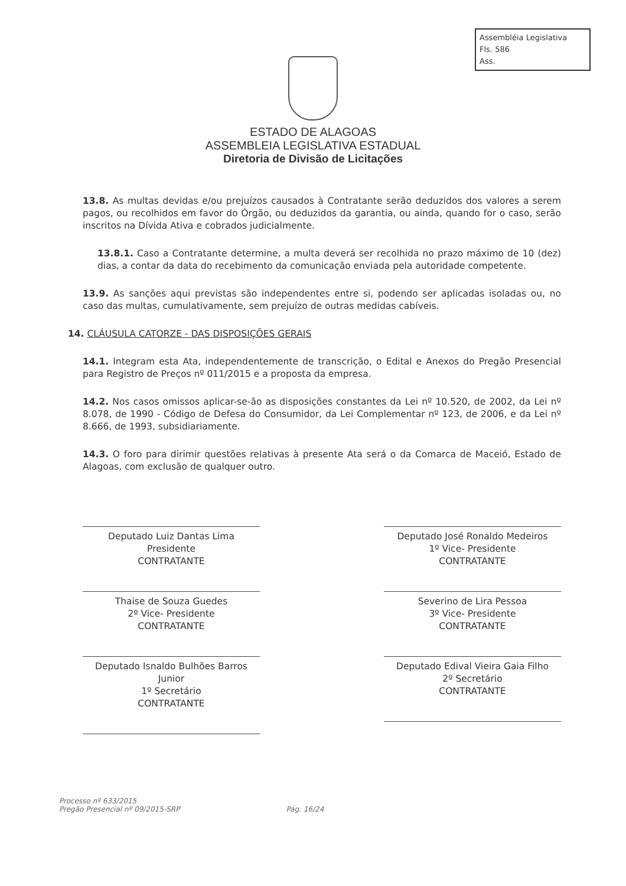Assembléia Legislativa
Fls. 586
Ass.
ESTADO DE ALAGOAS
ASSEMBLEIA LEGISLATIVA ESTADUAL
Diretoria de Divisão de Licitações
13.8. As multas devidas e/ou prejuízos causados à Contratante serão deduzidos dos valores a serem pagos, ou recolhidos em favor do Órgão, ou deduzidos da garantia, ou ainda, quando for o caso, serão inscritos na Dívida Ativa e cobrados judicialmente.
13.8.1. Caso a Contratante determine, a multa deverá ser recolhida no prazo máximo de 10 (dez) dias, a contar da data do recebimento da comunicação enviada pela autoridade competente.
13.9. As sanções aqui previstas são independentes entre si, podendo ser aplicadas isoladas ou, no caso das multas, cumulativamente, sem prejuízo de outras medidas cabíveis.
14. CLÁUSULA CATORZE - DAS DISPOSIÇÕES GERAIS
14.1. Integram esta Ata, independentemente de transcrição, o Edital e Anexos do Pregão Presencial para Registro de Preços nº 011/2015 e a proposta da empresa.
14.2. Nos casos omissos aplicar-se-ão as disposições constantes da Lei nº 10.520, de 2002, da Lei nº 8.078, de 1990 - Código de Defesa do Consumidor, da Lei Complementar nº 123, de 2006, e da Lei nº 8.666, de 1993, subsidiariamente.
14.3. O foro para dirimir questões relativas à presente Ata será o da Comarca de Maceió, Estado de Alagoas, com exclusão de qualquer outro.
Deputado Luiz Dantas Lima
Presidente
CONTRATANTE
Thaise de Souza Guedes
2º Vice- Presidente
CONTRATANTE
Deputado Isnaldo Bulhões Barros Junior
1º Secretário
CONTRATANTE
Deputado José Ronaldo Medeiros
1º Vice- Presidente
CONTRATANTE
Severino de Lira Pessoa
3º Vice- Presidente
CONTRATANTE
Deputado Edival Vieira Gaia Filho
2º Secretário
CONTRATANTE
Processo nº 633/2015
Pregão Presencial nº 09/2015-SRP
Pág. 16/24